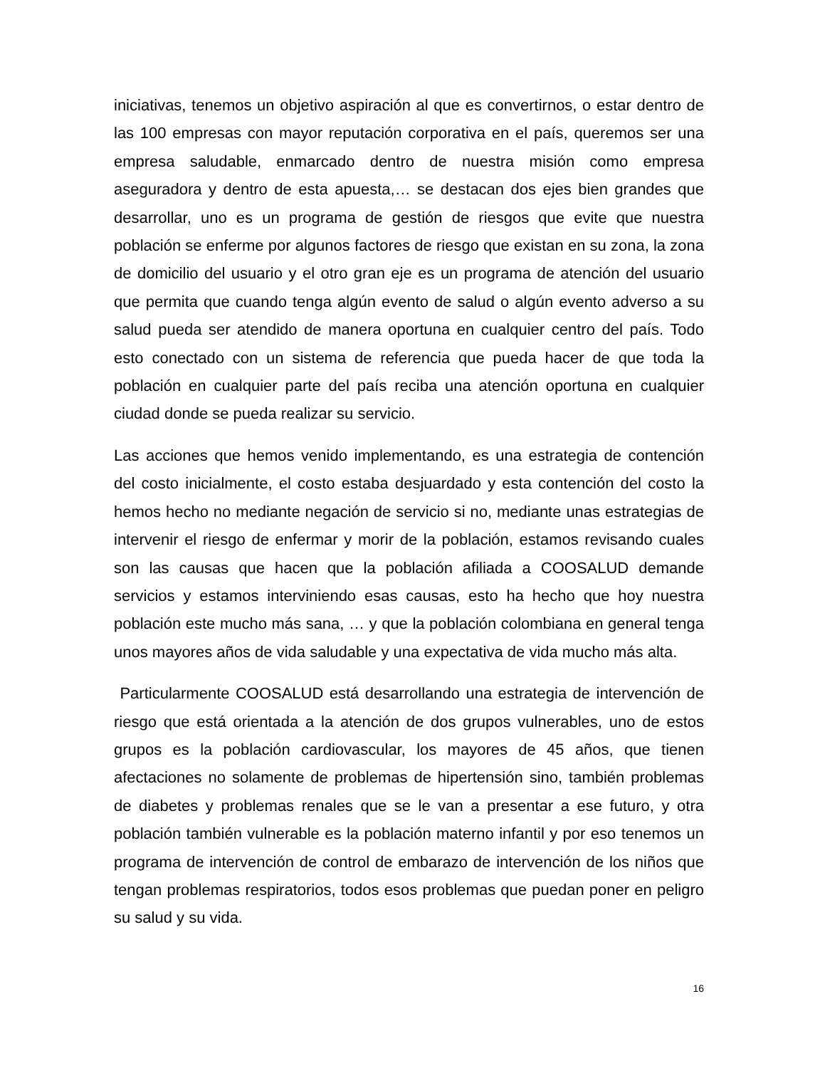iniciativas, tenemos un objetivo aspiración al que es convertirnos, o estar dentro de las 100 empresas con mayor reputación corporativa en el país, queremos ser una empresa saludable, enmarcado dentro de nuestra misión como empresa aseguradora y dentro de esta apuesta,… se destacan dos ejes bien grandes que desarrollar, uno es un programa de gestión de riesgos que evite que nuestra población se enferme por algunos factores de riesgo que existan en su zona, la zona de domicilio del usuario y el otro gran eje es un programa de atención del usuario que permita que cuando tenga algún evento de salud o algún evento adverso a su salud pueda ser atendido de manera oportuna en cualquier centro del país. Todo esto conectado con un sistema de referencia que pueda hacer de que toda la población en cualquier parte del país reciba una atención oportuna en cualquier ciudad donde se pueda realizar su servicio.
Las acciones que hemos venido implementando, es una estrategia de contención del costo inicialmente, el costo estaba desjuardado y esta contención del costo la hemos hecho no mediante negación de servicio si no, mediante unas estrategias de intervenir el riesgo de enfermar y morir de la población, estamos revisando cuales son las causas que hacen que la población afiliada a COOSALUD demande servicios y estamos interviniendo esas causas, esto ha hecho que hoy nuestra población este mucho más sana, … y que la población colombiana en general tenga unos mayores años de vida saludable y una expectativa de vida mucho más alta.
Particularmente COOSALUD está desarrollando una estrategia de intervención de riesgo que está orientada a la atención de dos grupos vulnerables, uno de estos grupos es la población cardiovascular, los mayores de 45 años, que tienen afectaciones no solamente de problemas de hipertensión sino, también problemas de diabetes y problemas renales que se le van a presentar a ese futuro, y otra población también vulnerable es la población materno infantil y por eso tenemos un programa de intervención de control de embarazo de intervención de los niños que tengan problemas respiratorios, todos esos problemas que puedan poner en peligro su salud y su vida.
16